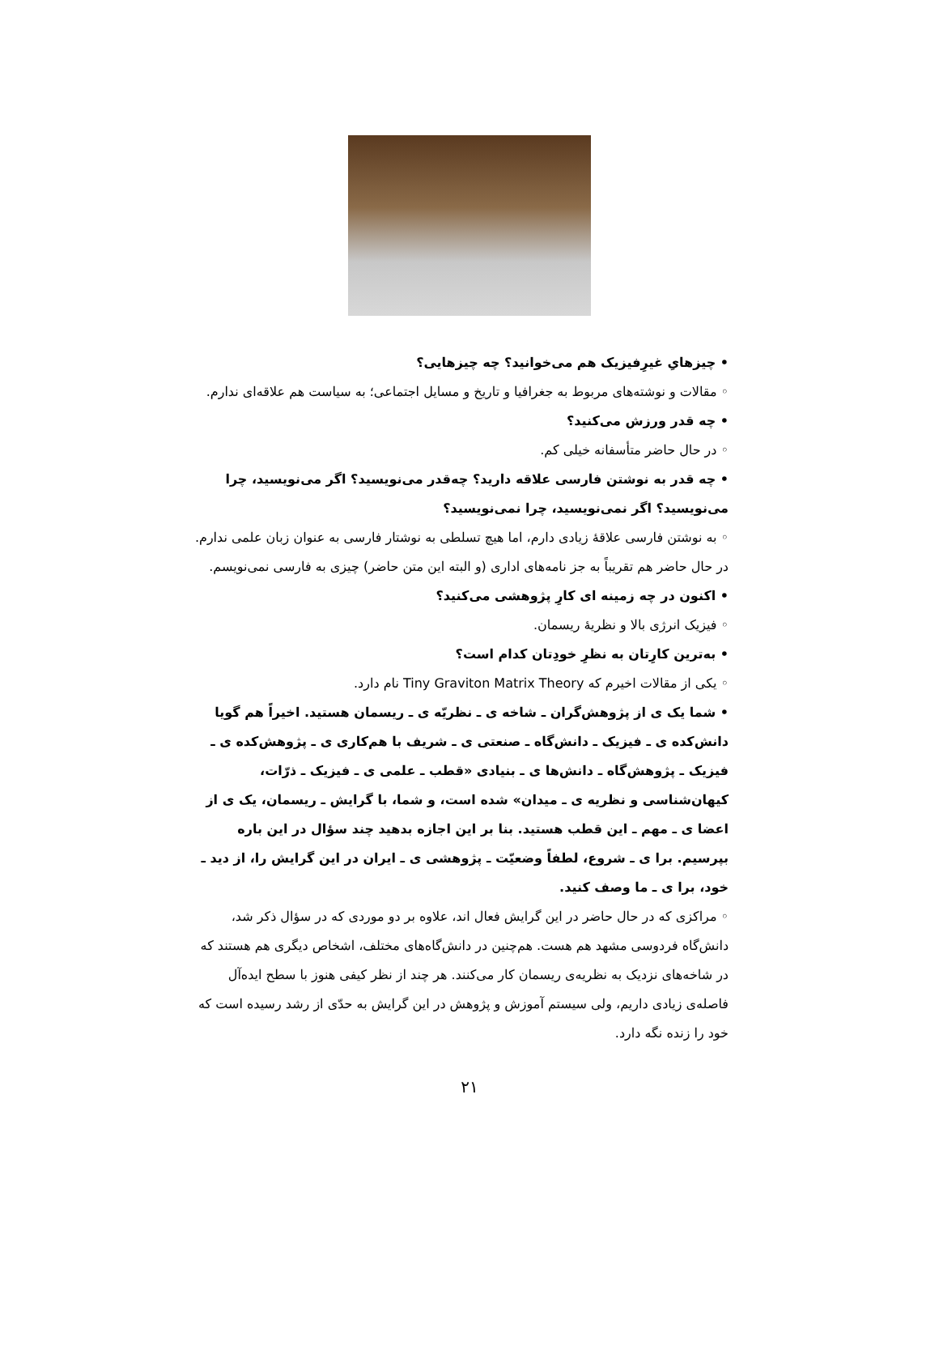• چیزهایِ غیرِفیزیک هم می‌خوانید؟ چه چیزهایی؟
◦ مقالات و نوشته‌های مربوط به جغرافیا و تاریخ و مسایل اجتماعی؛ به سیاست هم علاقه‌ای ندارم.
• چه قدر ورزش می‌کنید؟
◦ در حال حاضر متأسفانه خیلی کم.
• چه قدر به نوشتن فارسی علاقه دارید؟ چه‌قدر می‌نویسید؟ اگر می‌نویسید، چرا می‌نویسید؟ اگر نمی‌نویسید، چرا نمی‌نویسید؟
◦ به نوشتن فارسی علاقهٔ زیادی دارم، اما هیچ تسلطی به نوشتار فارسی به عنوان زبان علمی ندارم. در حال حاضر هم تقریباً به جز نامه‌های اداری (و البته این متن حاضر) چیزی به فارسی نمی‌نویسم.
• اکنون در چه زمینه ای کارِ پژوهشی می‌کنید؟
◦ فیزیک انرژی بالا و نظریهٔ ریسمان.
• به‌ترین کارِتان به نظرِ خودِتان کدام است؟
◦ یکی از مقالات اخیرم که Tiny Graviton Matrix Theory نام دارد.
• شما یک ی از پژوهش‌گران ـ شاخه ی ـ نظریّه ی ـ ریسمان هستید. اخیراً هم گویا دانش‌کده ی ـ فیزیک ـ دانش‌گاه ـ صنعتی ی ـ شریف با هم‌کاری ی ـ پژوهش‌کده ی ـ فیزیک ـ پژوهش‌گاه ـ دانش‌ها ی ـ بنیادی «قطب ـ علمی ی ـ فیزیک ـ ذرّات، کیهان‌شناسی و نظریه ی ـ میدان» شده است، و شما، با گرایش ـ ریسمان، یک ی از اعضا ی ـ مهم ـ این قطب هستید. بنا بر این اجازه بدهید چند سؤال در این باره بپرسیم. برا ی ـ شروع، لطفاً وضعیّت ـ پژوهشی ی ـ ایران در این گرایش را، از دید ـ خود، برا ی ـ ما وصف کنید.
◦ مراکزی که در حال حاضر در این گرایش فعال اند، علاوه بر دو موردی که در سؤال ذکر شد، دانش‌گاه فردوسی مشهد هم هست. هم‌چنین در دانش‌گاه‌های مختلف، اشخاص دیگری هم هستند که در شاخه‌های نزدیک به نظریه‌ی ریسمان کار می‌کنند. هر چند از نظر کیفی هنوز با سطح ایده‌آل فاصله‌ی زیادی داریم، ولی سیستم آموزش و پژوهش در این گرایش به حدّی از رشد رسیده است که خود را زنده نگه دارد.
۲۱